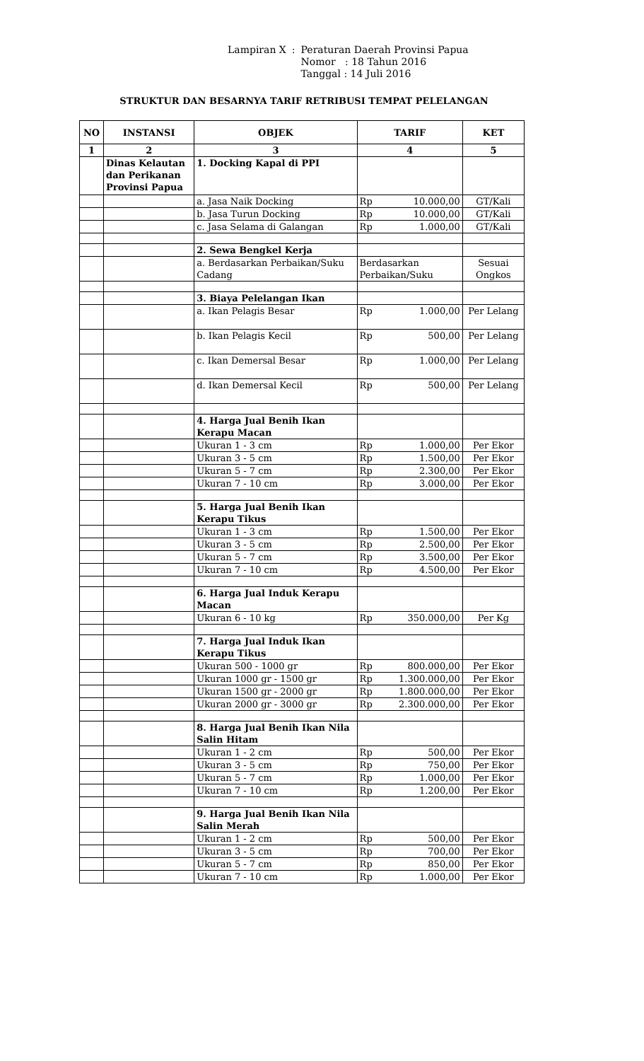| Lampiran X | : | Peraturan Daerah Provinsi Papua |
| | | Nomor : 18 Tahun 2016 |
| | | Tanggal : 14 Juli 2016 |
STRUKTUR DAN BESARNYA TARIF RETRIBUSI TEMPAT PELELANGAN
| NO | INSTANSI | OBJEK | TARIF | KET |
| --- | --- | --- | --- | --- |
| 1 | 2 | 3 | 4 | 5 |
| | Dinas Kelautan dan Perikanan Provinsi Papua | 1. Docking Kapal di PPI | | |
| | | a. Jasa Naik Docking | Rp 10.000,00 | GT/Kali |
| | | b. Jasa Turun Docking | Rp 10.000,00 | GT/Kali |
| | | c. Jasa Selama di Galangan | Rp 1.000,00 | GT/Kali |
| | | 2. Sewa Bengkel Kerja | | |
| | | a. Berdasarkan Perbaikan/Suku Cadang | Berdasarkan Perbaikan/Suku | Sesuai Ongkos |
| | | 3. Biaya Pelelangan Ikan | | |
| | | a. Ikan Pelagis Besar | Rp 1.000,00 | Per Lelang |
| | | b. Ikan Pelagis Kecil | Rp 500,00 | Per Lelang |
| | | c. Ikan Demersal Besar | Rp 1.000,00 | Per Lelang |
| | | d. Ikan Demersal Kecil | Rp 500,00 | Per Lelang |
| | | 4. Harga Jual Benih Ikan Kerapu Macan | | |
| | | Ukuran 1 - 3 cm | Rp 1.000,00 | Per Ekor |
| | | Ukuran 3 - 5 cm | Rp 1.500,00 | Per Ekor |
| | | Ukuran 5 - 7 cm | Rp 2.300,00 | Per Ekor |
| | | Ukuran 7 - 10 cm | Rp 3.000,00 | Per Ekor |
| | | 5. Harga Jual Benih Ikan Kerapu Tikus | | |
| | | Ukuran 1 - 3 cm | Rp 1.500,00 | Per Ekor |
| | | Ukuran 3 - 5 cm | Rp 2.500,00 | Per Ekor |
| | | Ukuran 5 - 7 cm | Rp 3.500,00 | Per Ekor |
| | | Ukuran 7 - 10 cm | Rp 4.500,00 | Per Ekor |
| | | 6. Harga Jual Induk Kerapu Macan | | |
| | | Ukuran 6 - 10 kg | Rp 350.000,00 | Per Kg |
| | | 7. Harga Jual Induk Ikan Kerapu Tikus | | |
| | | Ukuran 500 - 1000 gr | Rp 800.000,00 | Per Ekor |
| | | Ukuran 1000 gr - 1500 gr | Rp 1.300.000,00 | Per Ekor |
| | | Ukuran 1500 gr - 2000 gr | Rp 1.800.000,00 | Per Ekor |
| | | Ukuran 2000 gr - 3000 gr | Rp 2.300.000,00 | Per Ekor |
| | | 8. Harga Jual Benih Ikan Nila Salin Hitam | | |
| | | Ukuran 1 - 2 cm | Rp 500,00 | Per Ekor |
| | | Ukuran 3 - 5 cm | Rp 750,00 | Per Ekor |
| | | Ukuran 5 - 7 cm | Rp 1.000,00 | Per Ekor |
| | | Ukuran 7 - 10 cm | Rp 1.200,00 | Per Ekor |
| | | 9. Harga Jual Benih Ikan Nila Salin Merah | | |
| | | Ukuran 1 - 2 cm | Rp 500,00 | Per Ekor |
| | | Ukuran 3 - 5 cm | Rp 700,00 | Per Ekor |
| | | Ukuran 5 - 7 cm | Rp 850,00 | Per Ekor |
| | | Ukuran 7 - 10 cm | Rp 1.000,00 | Per Ekor |